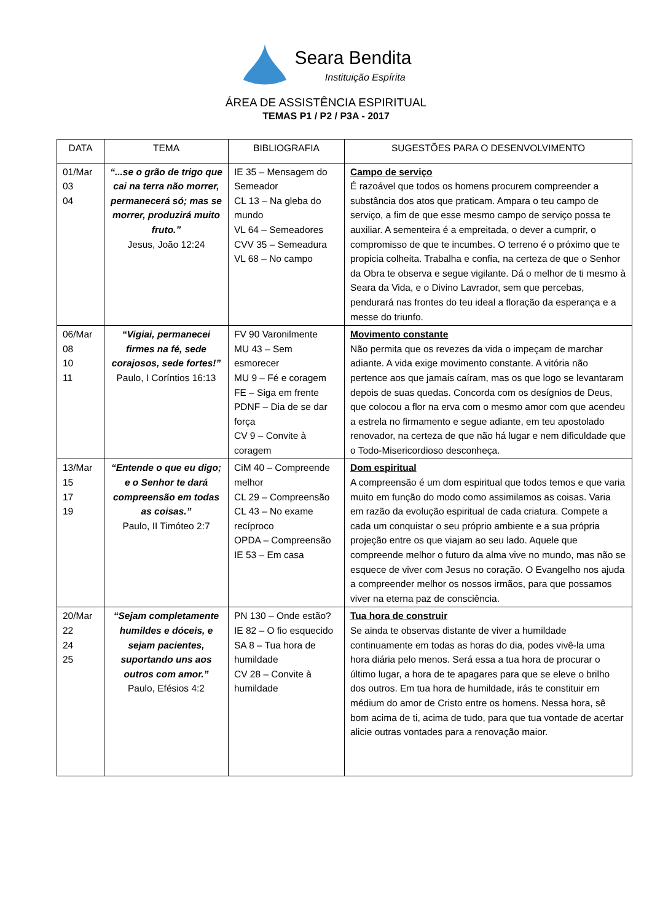Seara Bendita
Instituição Espírita
ÁREA DE ASSISTÊNCIA ESPIRITUAL
TEMAS P1 / P2 / P3A - 2017
| DATA | TEMA | BIBLIOGRAFIA | SUGESTÕES PARA O DESENVOLVIMENTO |
| --- | --- | --- | --- |
| 01/Mar 03 04 | “...se o grão de trigo que cai na terra não morrer, permanecerá só; mas se morrer, produzirá muito fruto.” Jesus, João 12:24 | IE 35 – Mensagem do Semeador CL 13 – Na gleba do mundo VL 64 – Semeadores CVV 35 – Semeadura VL 68 – No campo | Campo de serviço É razoável que todos os homens procurem compreender a substância dos atos que praticam. Ampara o teu campo de serviço, a fim de que esse mesmo campo de serviço possa te auxiliar. A sementeira é a empreitada, o dever a cumprir, o compromisso de que te incumbes. O terreno é o próximo que te propicia colheita. Trabalha e confia, na certeza de que o Senhor da Obra te observa e segue vigilante. Dá o melhor de ti mesmo à Seara da Vida, e o Divino Lavrador, sem que percebas, pendurará nas frontes do teu ideal a floração da esperança e a messe do triunfo. |
| 06/Mar 08 10 11 | “Vigiai, permanecei firmes na fé, sede corajosos, sede fortes!” Paulo, I Coríntios 16:13 | FV 90 Varonilmente MU 43 – Sem esmorecer MU 9 – Fé e coragem FE – Siga em frente PDNF – Dia de se dar força CV 9 – Convite à coragem | Movimento constante Não permita que os revezes da vida o impeçam de marchar adiante. A vida exige movimento constante. A vitória não pertence aos que jamais caíram, mas os que logo se levantaram depois de suas quedas. Concorda com os desígnios de Deus, que colocou a flor na erva com o mesmo amor com que acendeu a estrela no firmamento e segue adiante, em teu apostolado renovador, na certeza de que não há lugar e nem dificuldade que o Todo-Misericordioso desconheça. |
| 13/Mar 15 17 19 | “Entende o que eu digo; e o Senhor te dará compreensão em todas as coisas.” Paulo, II Timóteo 2:7 | CiM 40 – Compreende melhor CL 29 – Compreensão CL 43 – No exame recíproco OPDA – Compreensão IE 53 – Em casa | Dom espiritual A compreensão é um dom espiritual que todos temos e que varia muito em função do modo como assimilamos as coisas. Varia em razão da evolução espiritual de cada criatura. Compete a cada um conquistar o seu próprio ambiente e a sua própria projeção entre os que viajam ao seu lado. Aquele que compreende melhor o futuro da alma vive no mundo, mas não se esquece de viver com Jesus no coração. O Evangelho nos ajuda a compreender melhor os nossos irmãos, para que possamos viver na eterna paz de consciência. |
| 20/Mar 22 24 25 | “Sejam completamente humildes e dóceis, e sejam pacientes, suportando uns aos outros com amor.” Paulo, Efésios 4:2 | PN 130 – Onde estão? IE 82 – O fio esquecido SA 8 – Tua hora de humildade CV 28 – Convite à humildade | Tua hora de construir Se ainda te observas distante de viver a humildade continuamente em todas as horas do dia, podes vivê-la uma hora diária pelo menos. Será essa a tua hora de procurar o último lugar, a hora de te apagares para que se eleve o brilho dos outros. Em tua hora de humildade, irás te constituir em médium do amor de Cristo entre os homens. Nessa hora, sê bom acima de ti, acima de tudo, para que tua vontade de acertar alicie outras vontades para a renovação maior. |